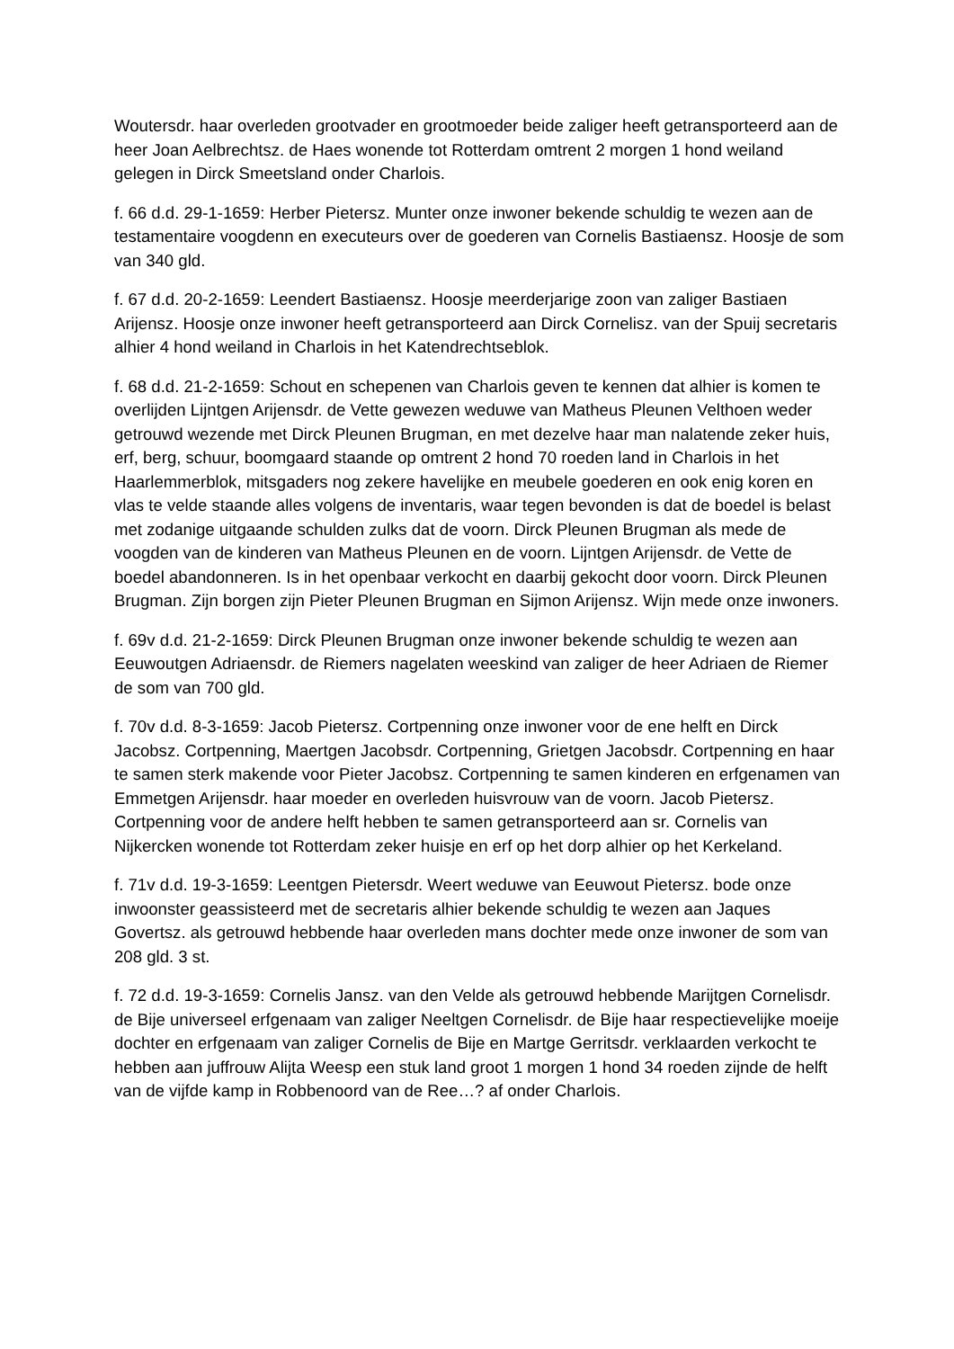Woutersdr. haar overleden grootvader en grootmoeder beide zaliger heeft getransporteerd aan de heer Joan Aelbrechtsz. de Haes wonende tot Rotterdam omtrent 2 morgen 1 hond weiland gelegen in Dirck Smeetsland onder Charlois.
f. 66 d.d. 29-1-1659: Herber Pietersz. Munter onze inwoner bekende schuldig te wezen aan de testamentaire voogdenn en executeurs over de goederen van Cornelis Bastiaensz. Hoosje de som van 340 gld.
f. 67 d.d. 20-2-1659: Leendert Bastiaensz. Hoosje meerderjarige zoon van zaliger Bastiaen Arijensz. Hoosje onze inwoner heeft getransporteerd aan Dirck Cornelisz. van der Spuij secretaris alhier 4 hond weiland in Charlois in het Katendrechtseblok.
f. 68 d.d. 21-2-1659: Schout en schepenen van Charlois geven te kennen dat alhier is komen te overlijden Lijntgen Arijensdr. de Vette gewezen weduwe van Matheus Pleunen Velthoen weder getrouwd wezende met Dirck Pleunen Brugman, en met dezelve haar man nalatende zeker huis, erf, berg, schuur, boomgaard staande op omtrent 2 hond 70 roeden land in Charlois in het Haarlemmerblok, mitsgaders nog zekere havelijke en meubele goederen en ook enig koren en vlas te velde staande alles volgens de inventaris, waar tegen bevonden is dat de boedel is belast met zodanige uitgaande schulden zulks dat de voorn. Dirck Pleunen Brugman als mede de voogden van de kinderen van Matheus Pleunen en de voorn. Lijntgen Arijensdr. de Vette de boedel abandonneren. Is in het openbaar verkocht en daarbij gekocht door voorn. Dirck Pleunen Brugman. Zijn borgen zijn Pieter Pleunen Brugman en Sijmon Arijensz. Wijn mede onze inwoners.
f. 69v d.d. 21-2-1659: Dirck Pleunen Brugman onze inwoner bekende schuldig te wezen aan Eeuwoutgen Adriaensdr. de Riemers nagelaten weeskind van zaliger de heer Adriaen de Riemer de som van 700 gld.
f. 70v d.d. 8-3-1659: Jacob Pietersz. Cortpenning onze inwoner voor de ene helft en Dirck Jacobsz. Cortpenning, Maertgen Jacobsdr. Cortpenning, Grietgen Jacobsdr. Cortpenning en haar te samen sterk makende voor Pieter Jacobsz. Cortpenning te samen kinderen en erfgenamen van Emmetgen Arijensdr. haar moeder en overleden huisvrouw van de voorn. Jacob Pietersz. Cortpenning voor de andere helft hebben te samen getransporteerd aan sr. Cornelis van Nijkercken wonende tot Rotterdam zeker huisje en erf op het dorp alhier op het Kerkeland.
f. 71v d.d. 19-3-1659: Leentgen Pietersdr. Weert weduwe van Eeuwout Pietersz. bode onze inwoonster geassisteerd met de secretaris alhier bekende schuldig te wezen aan Jaques Govertsz. als getrouwd hebbende haar overleden mans dochter mede onze inwoner de som van 208 gld. 3 st.
f. 72 d.d. 19-3-1659: Cornelis Jansz. van den Velde als getrouwd hebbende Marijtgen Cornelisdr. de Bije universeel erfgenaam van zaliger Neeltgen Cornelisdr. de Bije haar respectievelijke moeije dochter en erfgenaam van zaliger Cornelis de Bije en Martge Gerritsdr. verklaarden verkocht te hebben aan juffrouw Alijta Weesp een stuk land groot 1 morgen 1 hond 34 roeden zijnde de helft van de vijfde kamp in Robbenoord van de Ree…? af onder Charlois.